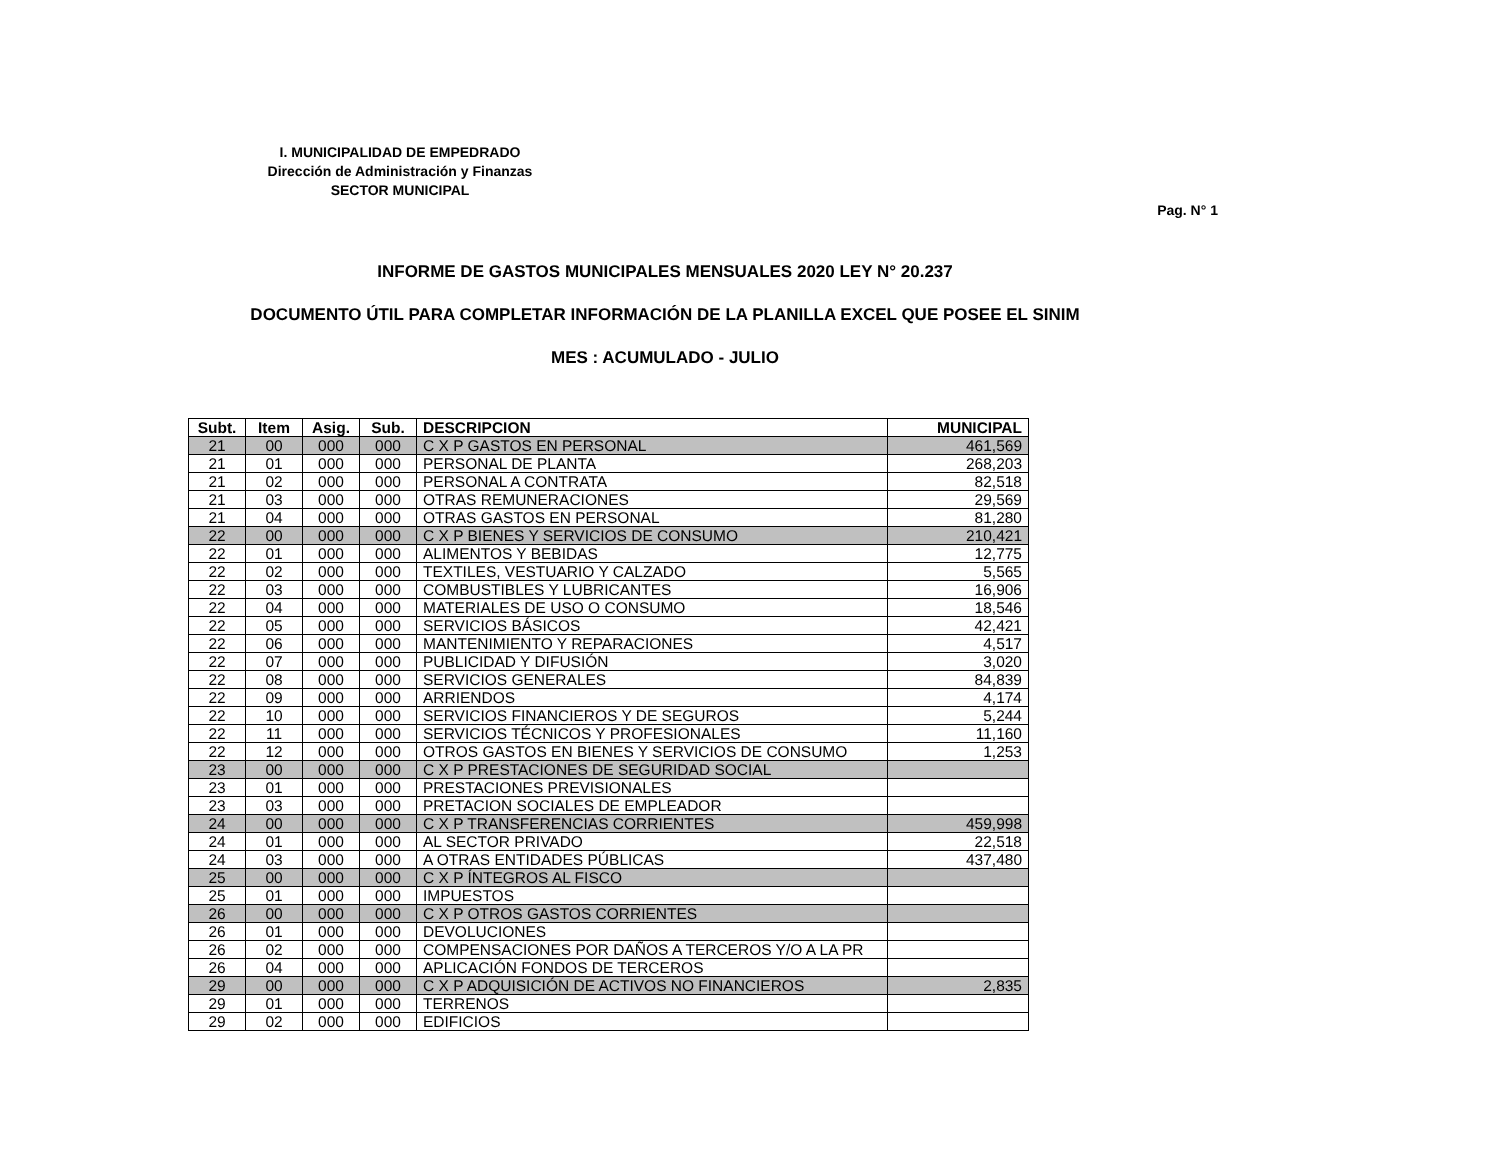I. MUNICIPALIDAD DE EMPEDRADO
Dirección de Administración y Finanzas
SECTOR MUNICIPAL
Pag. N° 1
INFORME DE GASTOS MUNICIPALES MENSUALES 2020 LEY N° 20.237
DOCUMENTO ÚTIL PARA COMPLETAR INFORMACIÓN DE LA PLANILLA EXCEL QUE POSEE EL SINIM
MES : ACUMULADO - JULIO
| Subt. | Item | Asig. | Sub. | DESCRIPCION | MUNICIPAL |
| --- | --- | --- | --- | --- | --- |
| 21 | 00 | 000 | 000 | C X P GASTOS EN PERSONAL | 461,569 |
| 21 | 01 | 000 | 000 | PERSONAL DE PLANTA | 268,203 |
| 21 | 02 | 000 | 000 | PERSONAL A CONTRATA | 82,518 |
| 21 | 03 | 000 | 000 | OTRAS REMUNERACIONES | 29,569 |
| 21 | 04 | 000 | 000 | OTRAS GASTOS EN PERSONAL | 81,280 |
| 22 | 00 | 000 | 000 | C X P BIENES Y SERVICIOS DE CONSUMO | 210,421 |
| 22 | 01 | 000 | 000 | ALIMENTOS Y BEBIDAS | 12,775 |
| 22 | 02 | 000 | 000 | TEXTILES, VESTUARIO Y CALZADO | 5,565 |
| 22 | 03 | 000 | 000 | COMBUSTIBLES Y LUBRICANTES | 16,906 |
| 22 | 04 | 000 | 000 | MATERIALES DE USO O CONSUMO | 18,546 |
| 22 | 05 | 000 | 000 | SERVICIOS BÁSICOS | 42,421 |
| 22 | 06 | 000 | 000 | MANTENIMIENTO Y REPARACIONES | 4,517 |
| 22 | 07 | 000 | 000 | PUBLICIDAD Y DIFUSIÓN | 3,020 |
| 22 | 08 | 000 | 000 | SERVICIOS GENERALES | 84,839 |
| 22 | 09 | 000 | 000 | ARRIENDOS | 4,174 |
| 22 | 10 | 000 | 000 | SERVICIOS FINANCIEROS Y DE SEGUROS | 5,244 |
| 22 | 11 | 000 | 000 | SERVICIOS TÉCNICOS Y PROFESIONALES | 11,160 |
| 22 | 12 | 000 | 000 | OTROS GASTOS EN BIENES Y SERVICIOS DE CONSUMO | 1,253 |
| 23 | 00 | 000 | 000 | C X P PRESTACIONES DE SEGURIDAD SOCIAL | |
| 23 | 01 | 000 | 000 | PRESTACIONES PREVISIONALES | |
| 23 | 03 | 000 | 000 | PRETACION SOCIALES DE EMPLEADOR | |
| 24 | 00 | 000 | 000 | C X P TRANSFERENCIAS CORRIENTES | 459,998 |
| 24 | 01 | 000 | 000 | AL SECTOR PRIVADO | 22,518 |
| 24 | 03 | 000 | 000 | A OTRAS ENTIDADES PÚBLICAS | 437,480 |
| 25 | 00 | 000 | 000 | C X P ÍNTEGROS AL FISCO | |
| 25 | 01 | 000 | 000 | IMPUESTOS | |
| 26 | 00 | 000 | 000 | C X P OTROS GASTOS CORRIENTES | |
| 26 | 01 | 000 | 000 | DEVOLUCIONES | |
| 26 | 02 | 000 | 000 | COMPENSACIONES POR DAÑOS A TERCEROS Y/O A LA PR | |
| 26 | 04 | 000 | 000 | APLICACIÓN FONDOS DE TERCEROS | |
| 29 | 00 | 000 | 000 | C X P ADQUISICIÓN DE ACTIVOS NO FINANCIEROS | 2,835 |
| 29 | 01 | 000 | 000 | TERRENOS | |
| 29 | 02 | 000 | 000 | EDIFICIOS | |